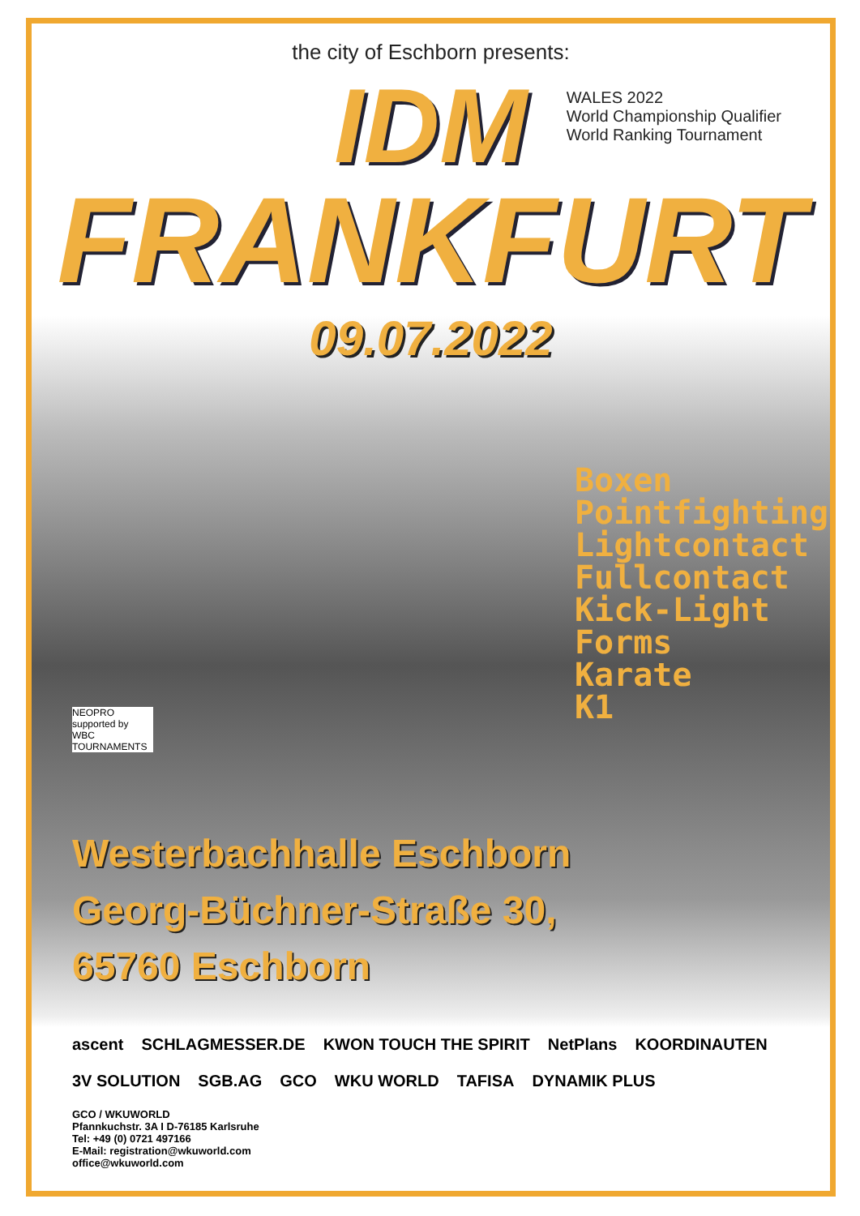the city of Eschborn presents:
WALES 2022
World Championship Qualifier
World Ranking Tournament
IDM
FRANKFURT
09.07.2022
Boxen
Pointfighting
Lightcontact
Fullcontact
Kick-Light
Forms
Karate
K1
NEOPRO supported by WBC TOURNAMENTS
Westerbachhalle Eschborn
Georg-Büchner-Straße 30,
65760 Eschborn
ascent SCHLAGMESSER.DE KWON TOUCH THE SPIRIT NetPlans KOORDINAUTEN 3V SOLUTION SGB.AG GCO WKU WORLD TAFISA DYNAMIK PLUS
GCO / WKUWORLD
Pfannkuchstr. 3A I D-76185 Karlsruhe
Tel: +49 (0) 0721 497166
E-Mail: registration@wkuworld.com
office@wkuworld.com